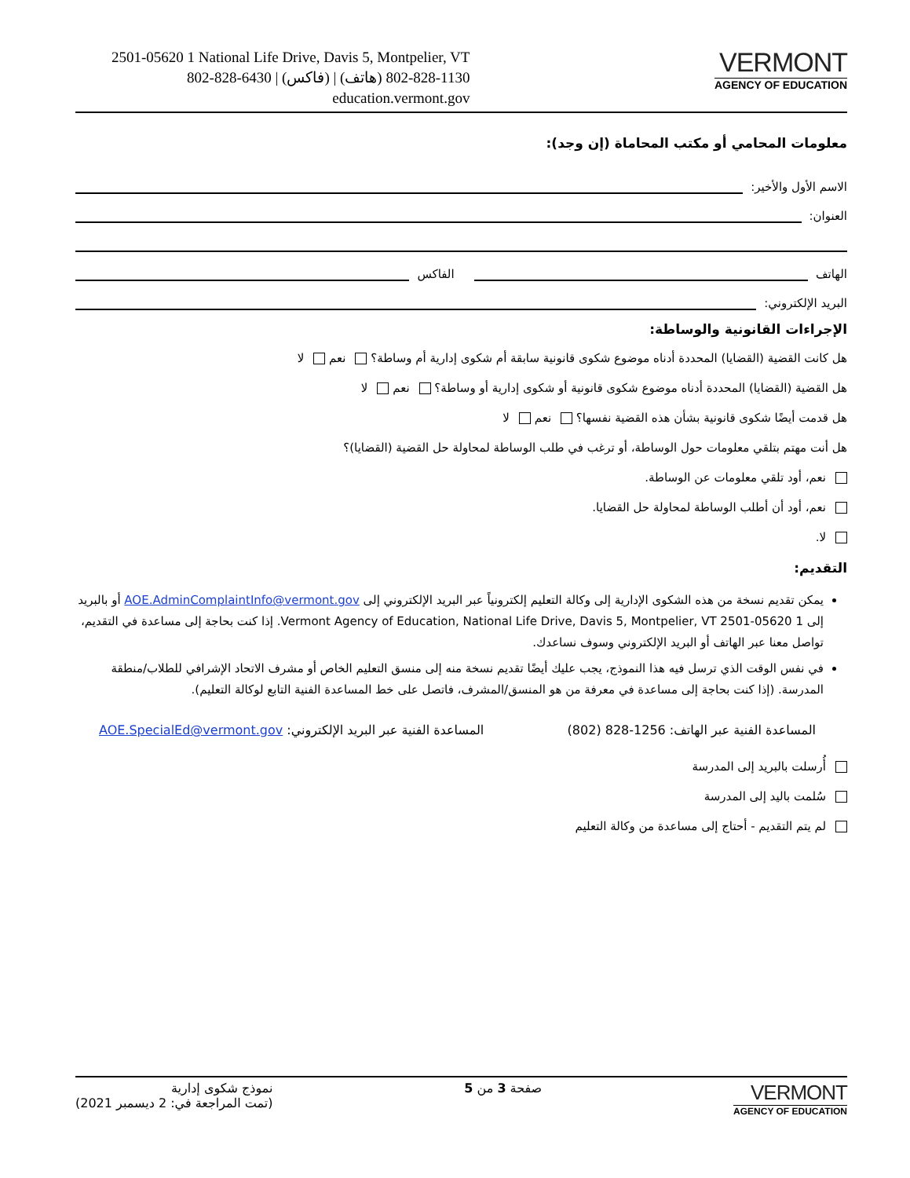2501-05620 1 National Life Drive, Davis 5, Montpelier, VT
802-828-6430 | (فاكس) | 1130-828-802 (هاتف)
education.vermont.gov
VERMONT
AGENCY OF EDUCATION
معلومات المحامي أو مكتب المحاماة (إن وجد):
الاسم الأول والأخير:
العنوان:
الهاتف الفاكس
البريد الإلكتروني:
الإجراءات القانونية والوساطة:
هل كانت القضية (القضايا) المحددة أدناه موضوع شكوى قانونية سابقة أم شكوى إدارية أم وساطة؟ نعم لا
هل القضية (القضايا) المحددة أدناه موضوع شكوى قانونية أو شكوى إدارية أو وساطة؟ نعم لا
هل قدمت أيضًا شكوى قانونية بشأن هذه القضية نفسها؟ نعم لا
هل أنت مهتم بتلقي معلومات حول الوساطة، أو ترغب في طلب الوساطة لمحاولة حل القضية (القضايا)؟
نعم، أود تلقي معلومات عن الوساطة.
نعم، أود أن أطلب الوساطة لمحاولة حل القضايا.
لا.
التقديم:
يمكن تقديم نسخة من هذه الشكوى الإدارية إلى وكالة التعليم إلكترونياً عبر البريد الإلكتروني إلى AOE.AdminComplaintInfo@vermont.gov أو بالبريد إلى 1 Vermont Agency of Education, National Life Drive, Davis 5, Montpelier, VT 2501-05620. إذا كنت بحاجة إلى مساعدة في التقديم، تواصل معنا عبر الهاتف أو البريد الإلكتروني وسوف نساعدك.
في نفس الوقت الذي ترسل فيه هذا النموذج، يجب عليك أيضًا تقديم نسخة منه إلى منسق التعليم الخاص أو مشرف الاتحاد الإشرافي للطلاب/منطقة المدرسة. (إذا كنت بحاجة إلى مساعدة في معرفة من هو المنسق/المشرف، فاتصل على خط المساعدة الفنية التابع لوكالة التعليم).
المساعدة الفنية عبر الهاتف: 1256-828 (802) المساعدة الفنية عبر البريد الإلكتروني: AOE.SpecialEd@vermont.gov
أُرسلت بالبريد إلى المدرسة
سُلمت باليد إلى المدرسة
لم يتم التقديم - أحتاج إلى مساعدة من وكالة التعليم
نموذج شكوى إدارية
(تمت المراجعة في: 2 ديسمبر 2021)
صفحة 3 من 5
VERMONT
AGENCY OF EDUCATION